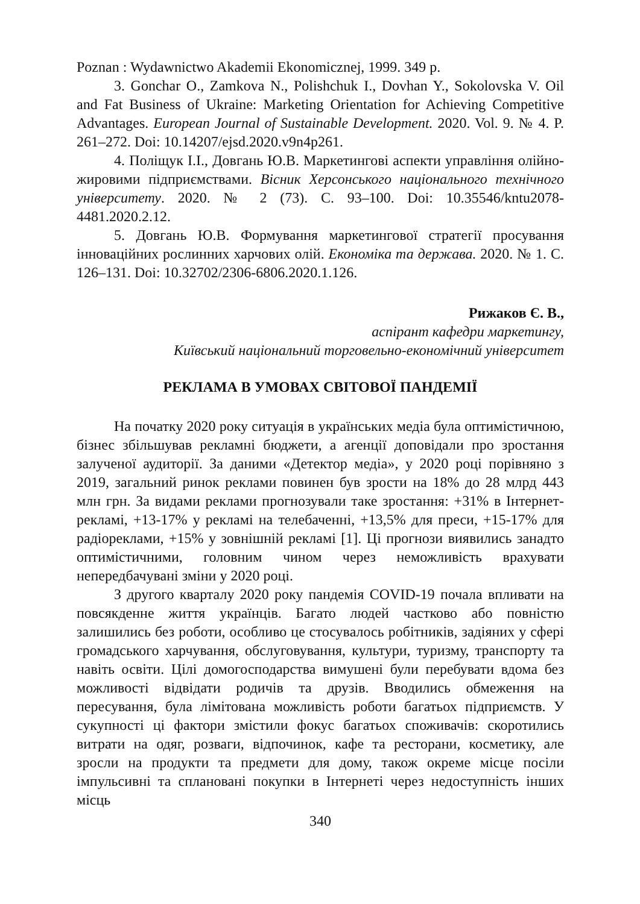Poznan : Wydawnictwo Akademii Ekonomicznej, 1999. 349 p.
3. Gonchar O., Zamkova N., Polishchuk I., Dovhan Y., Sokolovska V. Oil and Fat Business of Ukraine: Marketing Orientation for Achieving Competitive Advantages. European Journal of Sustainable Development. 2020. Vol. 9. № 4. P. 261–272. Doi: 10.14207/ejsd.2020.v9n4p261.
4. Поліщук І.І., Довгань Ю.В. Маркетингові аспекти управління олійно-жировими підприємствами. Вісник Херсонського національного технічного університету. 2020. № 2 (73). С. 93–100. Doi: 10.35546/kntu2078-4481.2020.2.12.
5. Довгань Ю.В. Формування маркетингової стратегії просування інноваційних рослинних харчових олій. Економіка та держава. 2020. № 1. С. 126–131. Doi: 10.32702/2306-6806.2020.1.126.
Рижаков Є. В.,
аспірант кафедри маркетингу,
Київський національний торговельно-економічний університет
РЕКЛАМА В УМОВАХ СВІТОВОЇ ПАНДЕМІЇ
На початку 2020 року ситуація в українських медіа була оптимістичною, бізнес збільшував рекламні бюджети, а агенції доповідали про зростання залученої аудиторії. За даними «Детектор медіа», у 2020 році порівняно з 2019, загальний ринок реклами повинен був зрости на 18% до 28 млрд 443 млн грн. За видами реклами прогнозували таке зростання: +31% в Інтернет-рекламі, +13-17% у рекламі на телебаченні, +13,5% для преси, +15-17% для радіореклами, +15% у зовнішній рекламі [1]. Ці прогнози виявились занадто оптимістичними, головним чином через неможливість врахувати непередбачувані зміни у 2020 році.
З другого кварталу 2020 року пандемія COVID-19 почала впливати на повсякденне життя українців. Багато людей частково або повністю залишились без роботи, особливо це стосувалось робітників, задіяних у сфері громадського харчування, обслуговування, культури, туризму, транспорту та навіть освіти. Цілі домогосподарства вимушені були перебувати вдома без можливості відвідати родичів та друзів. Вводились обмеження на пересування, була лімітована можливість роботи багатьох підприємств. У сукупності ці фактори змістили фокус багатьох споживачів: скоротились витрати на одяг, розваги, відпочинок, кафе та ресторани, косметику, але зросли на продукти та предмети для дому, також окреме місце посіли імпульсивні та сплановані покупки в Інтернеті через недоступність інших місць
340